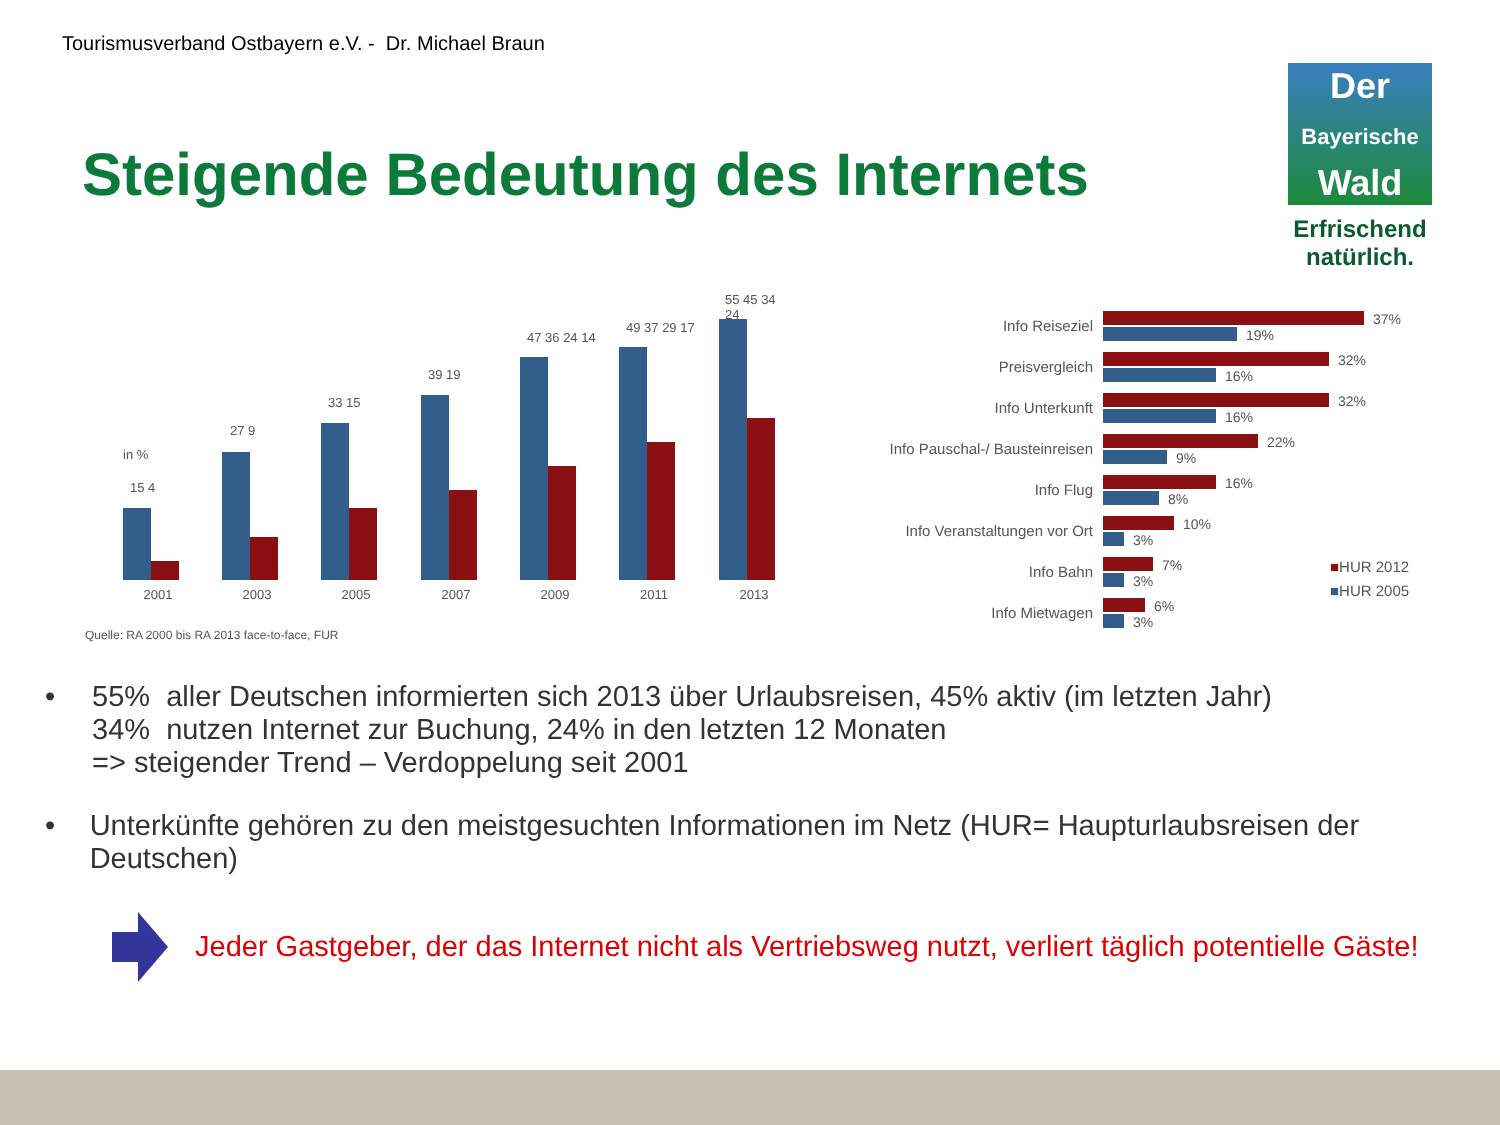Tourismusverband Ostbayern e.V. - Dr. Michael Braun
Steigende Bedeutung des Internets
Der
Bayerische
Wald
Erfrischend
natürlich.
in %
2001 2003 2005 2007 2009 2011 2013
15 4
27 9
33 15
39 19
47 36 24 14
49 37 29 17
55 45 34 24
Quelle: RA 2000 bis RA 2013 face-to-face, FUR
Info Reiseziel
37%
19%
Preisvergleich
32%
16%
Info Unterkunft
32%
16%
Info Pauschal-/ Bausteinreisen
22%
9%
Info Flug
16%
8%
Info Veranstaltungen vor Ort
10%
3%
Info Bahn
7%
3%
Info Mietwagen
6%
3%
■HUR 2012
■HUR 2005
• 55% aller Deutschen informierten sich 2013 über Urlaubsreisen, 45% aktiv (im letzten Jahr)
34% nutzen Internet zur Buchung, 24% in den letzten 12 Monaten
=> steigender Trend – Verdoppelung seit 2001
• Unterkünfte gehören zu den meistgesuchten Informationen im Netz (HUR= Haupturlaubsreisen der Deutschen)
Jeder Gastgeber, der das Internet nicht als Vertriebsweg nutzt, verliert täglich potentielle Gäste!